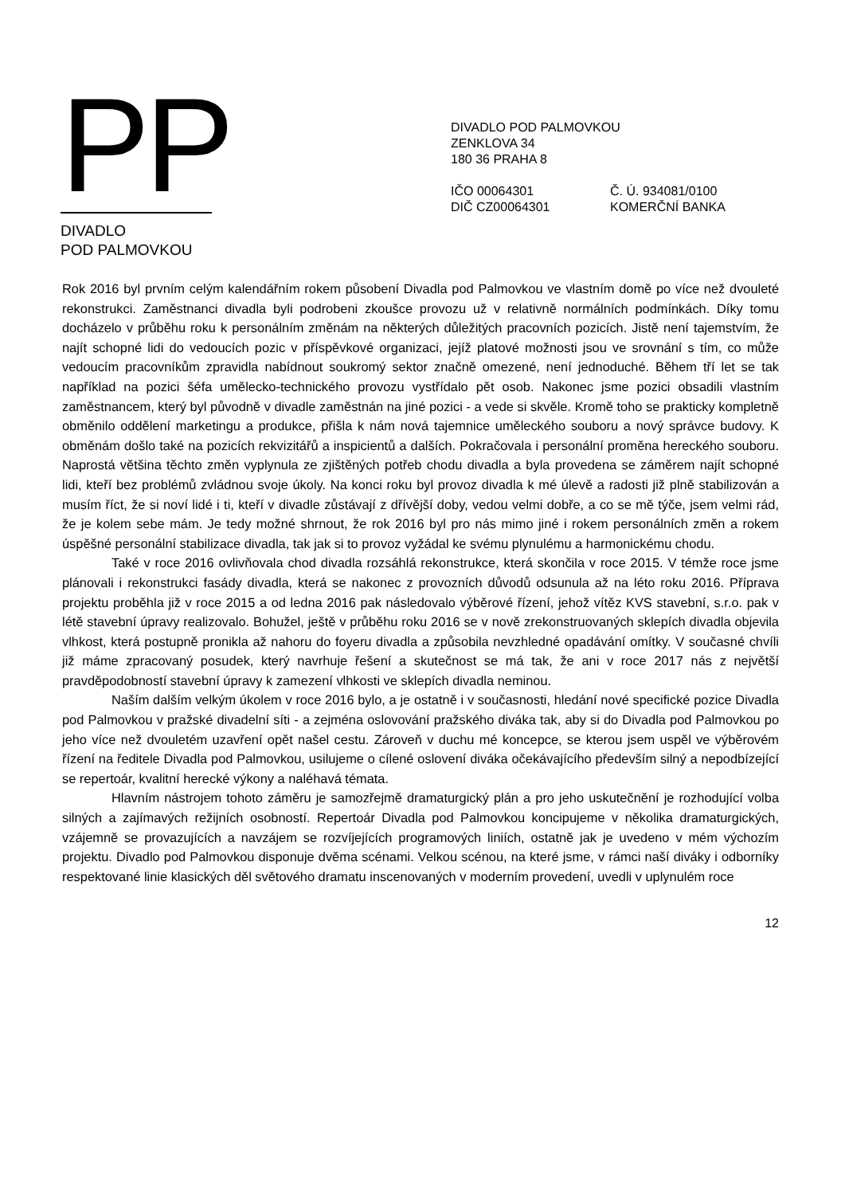PP
DIVADLO
POD PALMOVKOU
DIVADLO POD PALMOVKOU
ZENKLOVA 34
180 36 PRAHA 8
IČO 00064301
DIČ CZ00064301
Č. Ú. 934081/0100
KOMERČNÍ BANKA
Rok 2016 byl prvním celým kalendářním rokem působení Divadla pod Palmovkou ve vlastním domě po více než dvouleté rekonstrukci. Zaměstnanci divadla byli podrobeni zkoušce provozu už v relativně normálních podmínkách. Díky tomu docházelo v průběhu roku k personálním změnám na některých důležitých pracovních pozicích. Jistě není tajemstvím, že najít schopné lidi do vedoucích pozic v příspěvkové organizaci, jejíž platové možnosti jsou ve srovnání s tím, co může vedoucím pracovníkům zpravidla nabídnout soukromý sektor značně omezené, není jednoduché. Během tří let se tak například na pozici šéfa umělecko-technického provozu vystřídalo pět osob. Nakonec jsme pozici obsadili vlastním zaměstnancem, který byl původně v divadle zaměstnán na jiné pozici - a vede si skvěle. Kromě toho se prakticky kompletně obměnilo oddělení marketingu a produkce, přišla k nám nová tajemnice uměleckého souboru a nový správce budovy. K obměnám došlo také na pozicích rekvizitářů a inspicientů a dalších. Pokračovala i personální proměna hereckého souboru. Naprostá většina těchto změn vyplynula ze zjištěných potřeb chodu divadla a byla provedena se záměrem najít schopné lidi, kteří bez problémů zvládnou svoje úkoly. Na konci roku byl provoz divadla k mé úlevě a radosti již plně stabilizován a musím říct, že si noví lidé i ti, kteří v divadle zůstávají z dřívější doby, vedou velmi dobře, a co se mě týče, jsem velmi rád, že je kolem sebe mám. Je tedy možné shrnout, že rok 2016 byl pro nás mimo jiné i rokem personálních změn a rokem úspěšné personální stabilizace divadla, tak jak si to provoz vyžádal ke svému plynulému a harmonickému chodu.
Také v roce 2016 ovlivňovala chod divadla rozsáhlá rekonstrukce, která skončila v roce 2015. V témže roce jsme plánovali i rekonstrukci fasády divadla, která se nakonec z provozních důvodů odsunula až na léto roku 2016. Příprava projektu proběhla již v roce 2015 a od ledna 2016 pak následovalo výběrové řízení, jehož vítěz KVS stavební, s.r.o. pak v létě stavební úpravy realizovalo. Bohužel, ještě v průběhu roku 2016 se v nově zrekonstruovaných sklepích divadla objevila vlhkost, která postupně pronikla až nahoru do foyeru divadla a způsobila nevzhledné opadávání omítky. V současné chvíli již máme zpracovaný posudek, který navrhuje řešení a skutečnost se má tak, že ani v roce 2017 nás z největší pravděpodobností stavební úpravy k zamezení vlhkosti ve sklepích divadla neminou.
Naším dalším velkým úkolem v roce 2016 bylo, a je ostatně i v současnosti, hledání nové specifické pozice Divadla pod Palmovkou v pražské divadelní síti - a zejména oslovování pražského diváka tak, aby si do Divadla pod Palmovkou po jeho více než dvouletém uzavření opět našel cestu. Zároveň v duchu mé koncepce, se kterou jsem uspěl ve výběrovém řízení na ředitele Divadla pod Palmovkou, usilujeme o cílené oslovení diváka očekávajícího především silný a nepodbízející se repertoár, kvalitní herecké výkony a naléhavá témata.
Hlavním nástrojem tohoto záměru je samozřejmě dramaturgický plán a pro jeho uskutečnění je rozhodující volba silných a zajímavých režijních osobností. Repertoár Divadla pod Palmovkou koncipujeme v několika dramaturgických, vzájemně se provazujících a navzájem se rozvíjejících programových liniích, ostatně jak je uvedeno v mém výchozím projektu. Divadlo pod Palmovkou disponuje dvěma scénami. Velkou scénou, na které jsme, v rámci naší diváky i odborníky respektované linie klasických děl světového dramatu inscenovaných v moderním provedení, uvedli v uplynulém roce
12